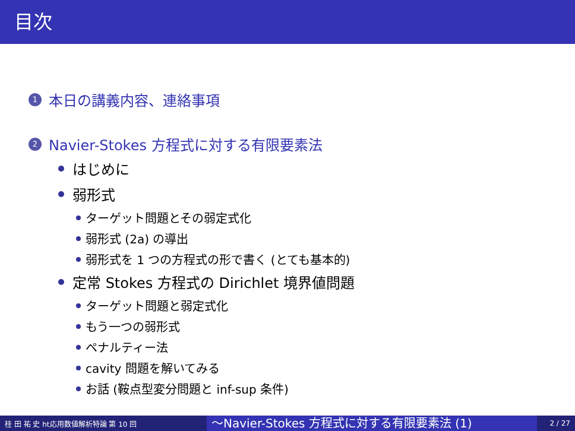目次
1 本日の講義内容、連絡事項
2 Navier-Stokes 方程式に対する有限要素法
はじめに
弱形式
ターゲット問題とその弱定式化
弱形式 (2a) の導出
弱形式を 1 つの方程式の形で書く (とても基本的)
定常 Stokes 方程式の Dirichlet 境界値問題
ターゲット問題と弱定式化
もう一つの弱形式
ペナルティー法
cavity 問題を解いてみる
お話 (鞍点型変分問題と inf-sup 条件)
桂 田 祐 史 ht応用数値解析特論 第 10 回 〜Navier-Stokes 方程式に対する有限要素法 (1) 2 / 27